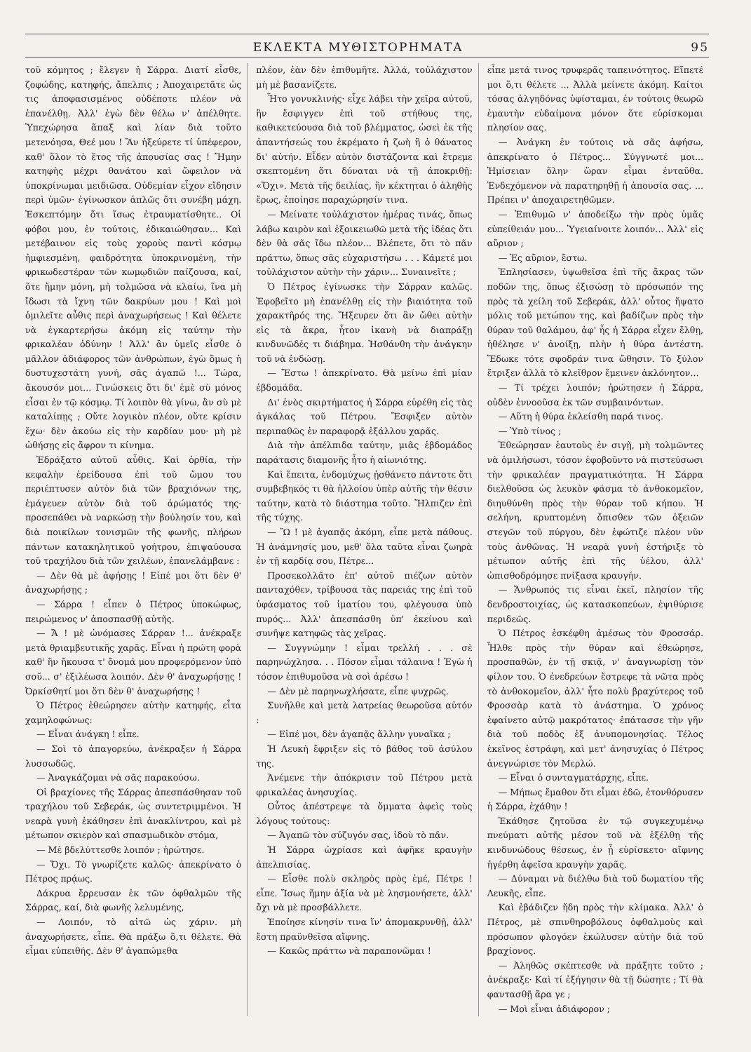ΕΚΛΕΚΤΑ ΜΥΘΙΣΤΟΡΗΜΑΤΑ 95
τοῦ κόμητος ; ἔλεγεν ἡ Σάρρα. Διατί εἶσθε, ζοφώδης, κατηφής, ἄπελπις ; Ἀποχαιρετᾶτε ὡς τις ἀποφασισμένος οὐδέποτε πλέον νὰ ἐπανέλθῃ. Ἀλλ' ἐγὼ δὲν θέλω ν' ἀπέλθητε. Ὑπεχώρησα ἅπαξ καὶ λίαν διὰ τοῦτο μετενόησα, Θεέ μου ! Ἂν ἠξεύρετε τί ὑπέφερον, καθ' ὅλον τὸ ἔτος τῆς ἀπουσίας σας ! Ἤμην κατηφὴς μέχρι θανάτου καὶ ὤφειλον νὰ ὑποκρίνωμαι μειδιῶσα. Οὐδεμίαν εἶχον εἴδησιν περὶ ὑμῶν· ἐγίνωσκον ἁπλῶς ὅτι συνέβη μάχη. Ἐσκεπτόμην ὅτι ἴσως ἐτραυματίσθητε.. Οἱ φόβοι μου, ἐν τούτοις, ἐδικαιώθησαν... Καὶ μετέβαινον εἰς τοὺς χοροὺς παντὶ κόσμῳ ἠμφιεσμένη, φαιδρότητα ὑποκρινομένη, τὴν φρικωδεστέραν τῶν κωμῳδιῶν παίζουσα, καί, ὅτε ἤμην μόνη, μὴ τολμῶσα νὰ κλαίω, ἵνα μὴ ἴδωσι τὰ ἴχνη τῶν δακρύων μου ! Καὶ μοὶ ὁμιλεῖτε αὖθις περὶ ἀναχωρήσεως ! Καὶ θέλετε νὰ ἐγκαρτερήσω ἀκόμη εἰς ταύτην τὴν φρικαλέαν ὀδύνην ! Ἀλλ' ἂν ὑμεῖς εἶσθε ὁ μᾶλλον ἀδιάφορος τῶν ἀνθρώπων, ἐγὼ ὅμως ἡ δυστυχεστάτη γυνή, σᾶς ἀγαπῶ !... Τώρα, ἄκουσόν μοι... Γινώσκεις ὅτι δι' ἐμὲ σὺ μόνος εἶσαι ἐν τῷ κόσμῳ. Τί λοιπὸν θὰ γίνω, ἂν σὺ μὲ καταλίπῃς ; Οὔτε λογικὸν πλέον, οὔτε κρίσιν ἔχω· δὲν ἀκούω εἰς τὴν καρδίαν μου· μὴ μὲ ὠθήσῃς εἰς ἄφρον τι κίνημα.
Ἐδράξατο αὐτοῦ αὖθις. Καὶ ὀρθία, τὴν κεφαλὴν ἐρείδουσα ἐπὶ τοῦ ὤμου του περιέπτυσεν αὐτὸν διὰ τῶν βραχιόνων της, ἐμάγευεν αὐτὸν διὰ τοῦ ἀρώματός της· προσεπάθει νὰ ναρκώσῃ τὴν βούλησίν του, καὶ διὰ ποικίλων τονισμῶν τῆς φωνῆς, πλήρων πάντων κατακηλητικοῦ γοήτρου, ἐπιψαύουσα τοῦ τραχήλου διὰ τῶν χειλέων, ἐπανελάμβανε :
— Δὲν θὰ μὲ ἀφήσῃς ! Εἰπέ μοι ὅτι δὲν θ' ἀναχωρήσῃς ;
— Σάρρα ! εἶπεν ὁ Πέτρος ὑποκώφως, πειρώμενος ν' ἀποσπασθῇ αὐτῆς.
— Ἄ ! μὲ ὠνόμασες Σάρραν !... ἀνέκραξε μετὰ θριαμβευτικῆς χαρᾶς. Εἶναι ἡ πρώτη φορὰ καθ' ἣν ἤκουσα τ' ὄνομά μου προφερόμενον ὑπὸ σοῦ... σ' ἐξιλέωσα λοιπόν. Δὲν θ' ἀναχωρήσῃς ! Ὀρκίσθητί μοι ὅτι δὲν θ' ἀναχωρήσῃς !
Ὁ Πέτρος ἐθεώρησεν αὐτὴν κατηφής, εἶτα χαμηλοφώνως:
— Εἶναι ἀνάγκη ! εἶπε.
— Σοὶ τὸ ἀπαγορεύω, ἀνέκραξεν ἡ Σάρρα λυσσωδῶς.
— Ἀναγκάζομαι νὰ σᾶς παρακούσω.
Οἱ βραχίονες τῆς Σάρρας ἀπεσπάσθησαν τοῦ τραχήλου τοῦ Σεβεράκ, ὡς συντετριμμένοι. Ἡ νεαρὰ γυνὴ ἐκάθησεν ἐπὶ ἀνακλίντρου, καὶ μὲ μέτωπον σκιερὸν καὶ σπασμωδικὸν στόμα,
— Μὲ βδελύττεσθε λοιπόν ; ἠρώτησε.
— Ὄχι. Τὸ γνωρίζετε καλῶς· ἀπεκρίνατο ὁ Πέτρος πρᾴως.
Δάκρυα ἔρρευσαν ἐκ τῶν ὀφθαλμῶν τῆς Σάρρας, καί, διὰ φωνῆς λελυμένης,
— Λοιπόν, τὸ αἰτῶ ὡς χάριν. μὴ ἀναχωρήσετε, εἶπε. Θὰ πράξω ὅ,τι θέλετε. Θὰ εἶμαι εὐπειθής. Δὲν θ' ἀγαπώμεθα
πλέον, ἐὰν δὲν ἐπιθυμῆτε. Ἀλλά, τοὐλάχιστον μὴ μὲ βασανίζετε.
Ἦτο γονυκλινής· εἶχε λάβει τὴν χεῖρα αὐτοῦ, ἣν ἔσφιγγεν ἐπὶ τοῦ στήθους της, καθικετεύουσα διὰ τοῦ βλέμματος, ὡσεὶ ἐκ τῆς ἀπαντήσεώς του ἐκρέματο ἡ ζωὴ ἢ ὁ θάνατος δι' αὐτήν. Εἶδεν αὐτὸν διστάζοντα καὶ ἔτρεμε σκεπτομένη ὅτι δύναται νὰ τῇ ἀποκριθῇ: «Ὄχι». Μετὰ τῆς δειλίας, ἣν κέκτηται ὁ ἀληθὴς ἔρως, ἐποίησε παραχώρησίν τινα.
— Μείνατε τοὐλάχιστον ἡμέρας τινάς, ὅπως λάβω καιρὸν καὶ ἐξοικειωθῶ μετὰ τῆς ἰδέας ὅτι δὲν θὰ σᾶς ἴδω πλέον... Βλέπετε, ὅτι τὸ πᾶν πράττω, ὅπως σᾶς εὐχαριστήσω . . . Κάμετέ μοι τοὐλάχιστον αὐτὴν τὴν χάριν... Συναινεῖτε ;
Ὁ Πέτρος ἐγίνωσκε τὴν Σάρραν καλῶς. Ἐφοβεῖτο μὴ ἐπανέλθῃ εἰς τὴν βιαιότητα τοῦ χαρακτῆρός της. Ἤξευρεν ὅτι ἂν ὤθει αὐτὴν εἰς τὰ ἄκρα, ἦτον ἱκανὴ νὰ διαπράξῃ κινδυνῶδές τι διάβημα. Ἠσθάνθη τὴν ἀνάγκην τοῦ νὰ ἐνδώσῃ.
— Ἔστω ! ἀπεκρίνατο. Θὰ μείνω ἐπὶ μίαν ἑβδομάδα.
Δι' ἑνὸς σκιρτήματος ἡ Σάρρα εὑρέθη εἰς τὰς ἀγκάλας τοῦ Πέτρου. Ἔσφιξεν αὐτὸν περιπαθῶς ἐν παραφορᾷ ἐξάλλου χαρᾶς.
Διὰ τὴν ἀπέλπιδα ταύτην, μιᾶς ἑβδομάδος παράτασις διαμονῆς ἦτο ἡ αἰωνιότης.
Καὶ ἔπειτα, ἐνδομύχως ᾐσθάνετο πάντοτε ὅτι συμβεβηκός τι θὰ ἠλλοίου ὑπὲρ αὐτῆς τὴν θέσιν ταύτην, κατὰ τὸ διάστημα τοῦτο. Ἤλπιζεν ἐπὶ τῆς τύχης.
— Ὢ ! μὲ ἀγαπᾷς ἀκόμη, εἶπε μετὰ πάθους. Ἡ ἀνάμνησίς μου, μεθ' ὅλα ταῦτα εἶναι ζωηρὰ ἐν τῇ καρδίᾳ σου, Πέτρε...
Προσεκολλᾶτο ἐπ' αὐτοῦ πιέζων αὐτὸν πανταχόθεν, τρίβουσα τὰς παρειάς της ἐπὶ τοῦ ὑφάσματος τοῦ ἱματίου του, φλέγουσα ὑπὸ πυρός... Ἀλλ' ἀπεσπάσθη ὑπ' ἐκείνου καὶ συνῆψε κατηφῶς τὰς χεῖρας.
— Συγγνώμην ! εἶμαι τρελλή . . . σὲ παρηνώχλησα. . . Πόσον εἶμαι τάλαινα ! Ἐγὼ ἡ τόσον ἐπιθυμοῦσα νὰ σοὶ ἀρέσω !
— Δὲν μὲ παρηνωχλήσατε, εἶπε ψυχρῶς.
Συνῆλθε καὶ μετὰ λατρείας θεωροῦσα αὐτόν :
— Εἰπέ μοι, δὲν ἀγαπᾷς ἄλλην γυναῖκα ;
Ἡ Λευκὴ ἔφριξεν εἰς τὸ βάθος τοῦ ἀσύλου της.
Ἀνέμενε τὴν ἀπόκρισιν τοῦ Πέτρου μετὰ φρικαλέας ἀνησυχίας.
Οὗτος ἀπέστρεψε τὰ ὄμματα ἀφεὶς τοὺς λόγους τούτους:
— Ἀγαπῶ τὸν σύζυγόν σας, ἰδοὺ τὸ πᾶν.
Ἡ Σάρρα ὠχρίασε καὶ ἀφῆκε κραυγὴν ἀπελπισίας.
— Εἶσθε πολὺ σκληρὸς πρὸς ἐμέ, Πέτρε ! εἶπε. Ἴσως ἤμην ἀξία νὰ μὲ λησμονήσετε, ἀλλ' ὄχι νὰ μὲ προσβάλλετε.
Ἐποίησε κίνησίν τινα ἵν' ἀπομακρυνθῇ, ἀλλ' ἔστη πραϋνθεῖσα αἴφνης.
— Κακῶς πράττω νὰ παραπονῶμαι !
εἶπε μετά τινος τρυφερᾶς ταπεινότητος. Εἴπετέ μοι ὅ,τι θέλετε ... Ἀλλὰ μείνετε ἀκόμη. Καίτοι τόσας ἀλγηδόνας ὑφίσταμαι, ἐν τούτοις θεωρῶ ἐμαυτὴν εὐδαίμονα μόνον ὅτε εὑρίσκομαι πλησίον σας.
— Ἀνάγκη ἐν τούτοις νὰ σᾶς ἀφήσω, ἀπεκρίνατο ὁ Πέτρος... Σύγγνωτέ μοι... Ἡμίσειαν ὅλην ὥραν εἶμαι ἐνταῦθα. Ἐνδεχόμενον νὰ παρατηρηθῇ ἡ ἀπουσία σας. ... Πρέπει ν' ἀποχαιρετηθῶμεν.
— Ἐπιθυμῶ ν' ἀποδείξω τὴν πρὸς ὑμᾶς εὐπείθειάν μου... Ὑγειαίνοιτε λοιπόν... Ἀλλ' εἰς αὔριον ;
— Ἐς αὔριον, ἔστω.
Ἐπλησίασεν, ὑψωθεῖσα ἐπὶ τῆς ἄκρας τῶν ποδῶν της, ὅπως ἐξισώσῃ τὸ πρόσωπόν της πρὸς τὰ χείλη τοῦ Σεβεράκ, ἀλλ' οὗτος ἥψατο μόλις τοῦ μετώπου της, καὶ βαδίζων πρὸς τὴν θύραν τοῦ θαλάμου, ἀφ' ἧς ἡ Σάρρα εἶχεν ἔλθῃ, ἠθέλησε ν' ἀνοίξῃ, πλὴν ἡ θύρα ἀντέστη. Ἔδωκε τότε σφοδράν τινα ὤθησιν. Τὸ ξύλον ἔτριξεν ἀλλὰ τὸ κλεῖθρον ἔμεινεν ἀκλόνητον...
— Τί τρέχει λοιπόν; ἠρώτησεν ἡ Σάρρα, οὐδὲν ἐννοοῦσα ἐκ τῶν συμβαινόντων.
— Αὕτη ἡ θύρα ἐκλείσθη παρά τινος.
— Ὑπὸ τίνος ;
Ἐθεώρησαν ἑαυτοὺς ἐν σιγῇ, μὴ τολμῶντες νὰ ὁμιλήσωσι, τόσον ἐφοβοῦντο νὰ πιστεύσωσι τὴν φρικαλέαν πραγματικότητα. Ἡ Σάρρα διελθοῦσα ὡς λευκὸν φάσμα τὸ ἀνθοκομεῖον, διηυθύνθη πρὸς τὴν θύραν τοῦ κήπου. Ἡ σελήνη, κρυπτομένη ὄπισθεν τῶν ὀξειῶν στεγῶν τοῦ πύργου, δὲν ἐφώτιζε πλέον νῦν τοὺς ἀνθῶνας. Ἡ νεαρὰ γυνὴ ἐστήριξε τὸ μέτωπον αὐτῆς ἐπὶ τῆς ὑέλου, ἀλλ' ὠπισθοδρόμησε πνίξασα κραυγήν.
— Ἄνθρωπός τις εἶναι ἐκεῖ, πλησίον τῆς δενδροστοιχίας, ὡς κατασκοπεύων, ἐψιθύρισε περιδεῶς.
Ὁ Πέτρος ἐσκέφθη ἀμέσως τὸν Φροσσάρ. Ἦλθε πρὸς τὴν θύραν καὶ ἐθεώρησε, προσπαθῶν, ἐν τῇ σκιᾷ, ν' ἀναγνωρίσῃ τὸν φίλον του. Ὁ ἐνεδρεύων ἔστρεφε τὰ νῶτα πρὸς τὸ ἀνθοκομεῖον, ἀλλ' ἦτο πολὺ βραχύτερος τοῦ Φροσσὰρ κατὰ τὸ ἀνάστημα. Ὁ χρόνος ἐφαίνετο αὐτῷ μακρότατος· ἐπάτασσε τὴν γῆν διὰ τοῦ ποδὸς ἐξ ἀνυπομονησίας. Τέλος ἐκεῖνος ἐστράφη, καὶ μετ' ἀνησυχίας ὁ Πέτρος ἀνεγνώρισε τὸν Μερλώ.
— Εἶναι ὁ συνταγματάρχης, εἶπε.
— Μήπως ἔμαθον ὅτι εἶμαι ἐδῶ, ἐτονθόρυσεν ἡ Σάρρα, ἐχάθην !
Ἐκάθησε ζητοῦσα ἐν τῷ συγκεχυμένῳ πνεύματι αὐτῆς μέσον τοῦ νὰ ἐξέλθῃ τῆς κινδυνώδους θέσεως, ἐν ᾗ εὑρίσκετο· αἴφνης ἠγέρθη ἀφεῖσα κραυγὴν χαρᾶς.
— Δύναμαι νὰ διέλθω διὰ τοῦ δωματίου τῆς Λευκῆς, εἶπε.
Καὶ ἐβάδιζεν ἤδη πρὸς τὴν κλίμακα. Ἀλλ' ὁ Πέτρος, μὲ σπινθηροβόλους ὀφθαλμοὺς καὶ πρόσωπον φλογόεν ἐκώλυσεν αὐτὴν διὰ τοῦ βραχίονος.
— Ἀληθῶς σκέπτεσθε νὰ πράξητε τοῦτο ; ἀνέκραξε· Καὶ τί ἐξήγησιν θὰ τῇ δώσητε ; Τί θὰ φαντασθῇ ἄρα γε ;
— Μοὶ εἶναι ἀδιάφορον ;